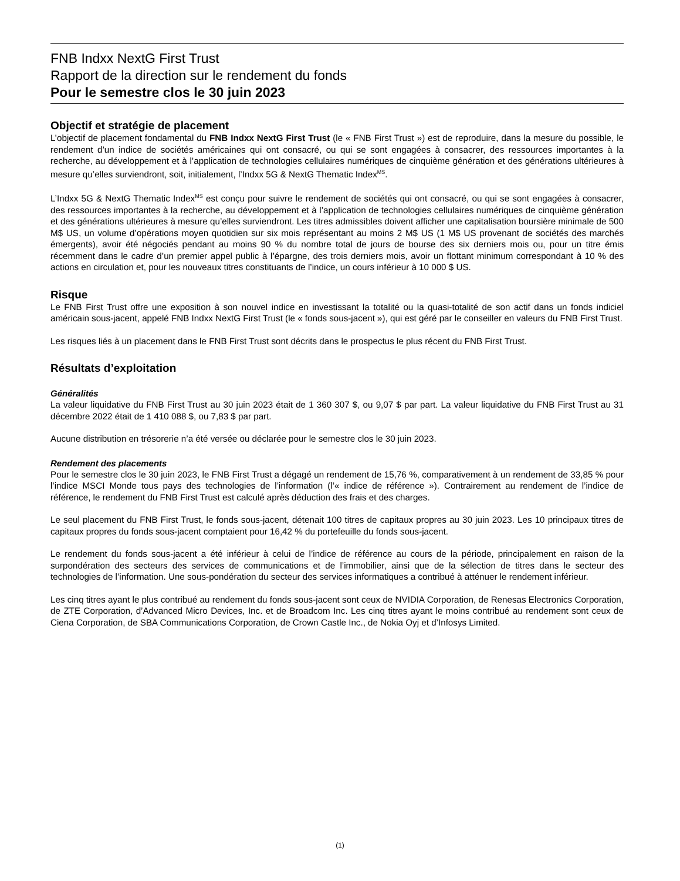FNB Indxx NextG First Trust
Rapport de la direction sur le rendement du fonds
Pour le semestre clos le 30 juin 2023
Objectif et stratégie de placement
L’objectif de placement fondamental du FNB Indxx NextG First Trust (le « FNB First Trust ») est de reproduire, dans la mesure du possible, le rendement d’un indice de sociétés américaines qui ont consacré, ou qui se sont engagées à consacrer, des ressources importantes à la recherche, au développement et à l’application de technologies cellulaires numériques de cinquième génération et des générations ultérieures à mesure qu’elles surviendront, soit, initialement, l’Indxx 5G & NextG Thematic Index<sup>MS</sup>.
L’Indxx 5G & NextG Thematic Index<sup>MS</sup> est conçu pour suivre le rendement de sociétés qui ont consacré, ou qui se sont engagées à consacrer, des ressources importantes à la recherche, au développement et à l’application de technologies cellulaires numériques de cinquième génération et des générations ultérieures à mesure qu’elles surviendront. Les titres admissibles doivent afficher une capitalisation boursière minimale de 500 M$ US, un volume d’opérations moyen quotidien sur six mois représentant au moins 2 M$ US (1 M$ US provenant de sociétés des marchés émergents), avoir été négociés pendant au moins 90 % du nombre total de jours de bourse des six derniers mois ou, pour un titre émis récemment dans le cadre d’un premier appel public à l’épargne, des trois derniers mois, avoir un flottant minimum correspondant à 10 % des actions en circulation et, pour les nouveaux titres constituants de l’indice, un cours inférieur à 10 000 $ US.
Risque
Le FNB First Trust offre une exposition à son nouvel indice en investissant la totalité ou la quasi-totalité de son actif dans un fonds indiciel américain sous-jacent, appelé FNB Indxx NextG First Trust (le « fonds sous-jacent »), qui est géré par le conseiller en valeurs du FNB First Trust.
Les risques liés à un placement dans le FNB First Trust sont décrits dans le prospectus le plus récent du FNB First Trust.
Résultats d’exploitation
Généralités
La valeur liquidative du FNB First Trust au 30 juin 2023 était de 1 360 307 $, ou 9,07 $ par part. La valeur liquidative du FNB First Trust au 31 décembre 2022 était de 1 410 088 $, ou 7,83 $ par part.
Aucune distribution en trésorerie n’a été versée ou déclarée pour le semestre clos le 30 juin 2023.
Rendement des placements
Pour le semestre clos le 30 juin 2023, le FNB First Trust a dégagé un rendement de 15,76 %, comparativement à un rendement de 33,85 % pour l’indice MSCI Monde tous pays des technologies de l’information (l’« indice de référence »). Contrairement au rendement de l’indice de référence, le rendement du FNB First Trust est calculé après déduction des frais et des charges.
Le seul placement du FNB First Trust, le fonds sous-jacent, détenait 100 titres de capitaux propres au 30 juin 2023. Les 10 principaux titres de capitaux propres du fonds sous-jacent comptaient pour 16,42 % du portefeuille du fonds sous-jacent.
Le rendement du fonds sous-jacent a été inférieur à celui de l’indice de référence au cours de la période, principalement en raison de la surpondération des secteurs des services de communications et de l’immobilier, ainsi que de la sélection de titres dans le secteur des technologies de l’information. Une sous-pondération du secteur des services informatiques a contribué à atténuer le rendement inférieur.
Les cinq titres ayant le plus contribué au rendement du fonds sous-jacent sont ceux de NVIDIA Corporation, de Renesas Electronics Corporation, de ZTE Corporation, d’Advanced Micro Devices, Inc. et de Broadcom Inc. Les cinq titres ayant le moins contribué au rendement sont ceux de Ciena Corporation, de SBA Communications Corporation, de Crown Castle Inc., de Nokia Oyj et d’Infosys Limited.
(1)